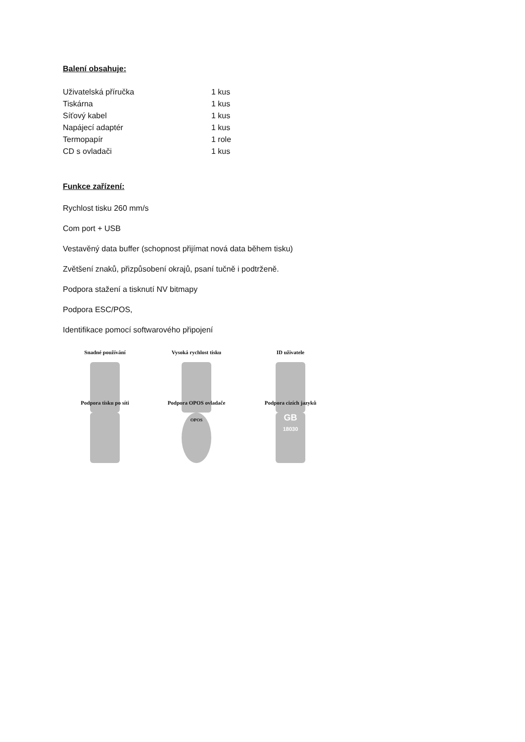Balení obsahuje:
| Uživatelská příručka | 1 kus |
| Tiskárna | 1 kus |
| Síťový kabel | 1 kus |
| Napájecí adaptér | 1 kus |
| Termopapír | 1 role |
| CD s ovladači | 1 kus |
Funkce zařízení:
Rychlost tisku 260 mm/s
Com port + USB
Vestavěný data buffer (schopnost přijímat nová data během tisku)
Zvětšení znaků, přizpůsobení okrajů, psaní tučně i podtrženě.
Podpora stažení a tisknutí NV bitmapy
Podpora ESC/POS,
Identifikace pomocí softwarového připojení
Snadné používání
Vysoká rychlost tisku
ID uživatele
Podpora tisku po síti
Podpora OPOS ovladače
OPOS
Podpora cizích jazyků
GB
18030